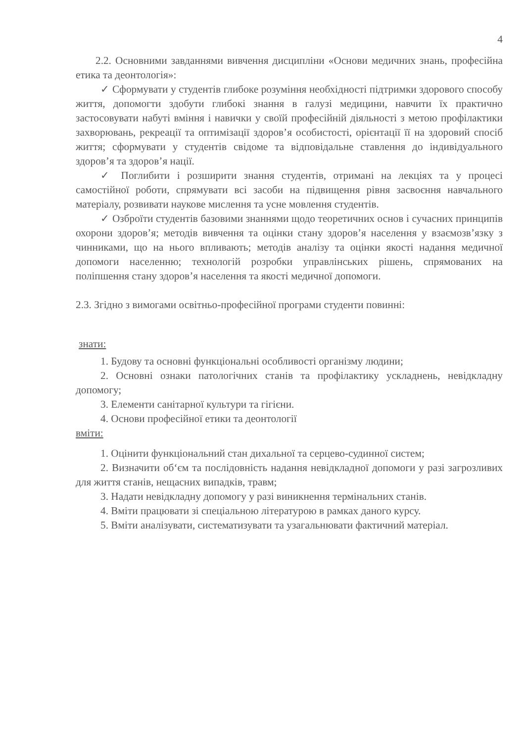4
2.2. Основними завданнями вивчення дисципліни «Основи медичних знань, професійна етика та деонтологія»:
✓ Сформувати у студентів глибоке розуміння необхідності підтримки здорового способу життя, допомогти здобути глибокі знання в галузі медицини, навчити їх практично застосовувати набуті вміння і навички у своїй професійній діяльності з метою профілактики захворювань, рекреації та оптимізації здоров’я особистості, орієнтації її на здоровий спосіб життя; сформувати у студентів свідоме та відповідальне ставлення до індивідуального здоров’я та здоров’я нації.
✓ Поглибити і розширити знання студентів, отримані на лекціях та у процесі самостійної роботи, спрямувати всі засоби на підвищення рівня засвоєння навчального матеріалу, розвивати наукове мислення та усне мовлення студентів.
✓ Озброїти студентів базовими знаннями щодо теоретичних основ і сучасних принципів охорони здоров’я; методів вивчення та оцінки стану здоров’я населення у взаємозв’язку з чинниками, що на нього впливають; методів аналізу та оцінки якості надання медичної допомоги населенню; технологій розробки управлінських рішень, спрямованих на поліпшення стану здоров’я населення та якості медичної допомоги.
2.3. Згідно з вимогами освітньо-професійної програми студенти повинні:
знати:
1. Будову та основні функціональні особливості організму людини;
2. Основні ознаки патологічних станів та профілактику ускладнень, невідкладну допомогу;
3. Елементи санітарної культури та гігієни.
4. Основи професійної етики та деонтології
вміти:
1. Оцінити функціональний стан дихальної та серцево-судинної систем;
2. Визначити об‘єм та послідовність надання невідкладної допомоги у разі загрозливих для життя станів, нещасних випадків, травм;
3. Надати невідкладну допомогу у разі виникнення термінальних станів.
4. Вміти працювати зі спеціальною літературою в рамках даного курсу.
5. Вміти аналізувати, систематизувати та узагальнювати фактичний матеріал.